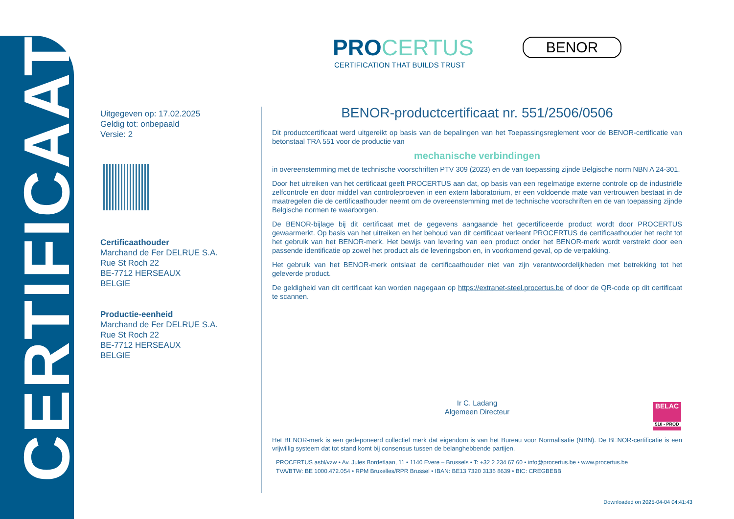CERTIFICAAT
PROCERTUS
CERTIFICATION THAT BUILDS TRUST
BENOR
Uitgegeven op: 17.02.2025
Geldig tot: onbepaald
Versie: 2
Certificaathouder
Marchand de Fer DELRUE S.A.
Rue St Roch 22
BE-7712 HERSEAUX
BELGIE
Productie-eenheid
Marchand de Fer DELRUE S.A.
Rue St Roch 22
BE-7712 HERSEAUX
BELGIE
BENOR-productcertificaat nr. 551/2506/0506
Dit productcertificaat werd uitgereikt op basis van de bepalingen van het Toepassingsreglement voor de BENOR-certificatie van betonstaal TRA 551 voor de productie van
mechanische verbindingen
in overeenstemming met de technische voorschriften PTV 309 (2023) en de van toepassing zijnde Belgische norm NBN A 24-301.
Door het uitreiken van het certificaat geeft PROCERTUS aan dat, op basis van een regelmatige externe controle op de industriële zelfcontrole en door middel van controleproeven in een extern laboratorium, er een voldoende mate van vertrouwen bestaat in de maatregelen die de certificaathouder neemt om de overeenstemming met de technische voorschriften en de van toepassing zijnde Belgische normen te waarborgen.
De BENOR-bijlage bij dit certificaat met de gegevens aangaande het gecertificeerde product wordt door PROCERTUS gewaarmerkt. Op basis van het uitreiken en het behoud van dit certificaat verleent PROCERTUS de certificaathouder het recht tot het gebruik van het BENOR-merk. Het bewijs van levering van een product onder het BENOR-merk wordt verstrekt door een passende identificatie op zowel het product als de leveringsbon en, in voorkomend geval, op de verpakking.
Het gebruik van het BENOR-merk ontslaat de certificaathouder niet van zijn verantwoordelijkheden met betrekking tot het geleverde product.
De geldigheid van dit certificaat kan worden nagegaan op https://extranet-steel.procertus.be of door de QR-code op dit certificaat te scannen.
Ir C. Ladang
Algemeen Directeur
Het BENOR-merk is een gedeponeerd collectief merk dat eigendom is van het Bureau voor Normalisatie (NBN). De BENOR-certificatie is een vrijwillig systeem dat tot stand komt bij consensus tussen de belanghebbende partijen.
PROCERTUS asbl/vzw • Av. Jules Bordetlaan, 11 • 1140 Evere – Brussels • T: +32 2 234 67 60 • info@procertus.be • www.procertus.be
TVA/BTW: BE 1000.472.054 • RPM Bruxelles/RPR Brussel • IBAN: BE13 7320 3136 8639 • BIC: CREGBEBB
BELAC
510 - PROD
Downloaded on 2025-04-04 04:41:43